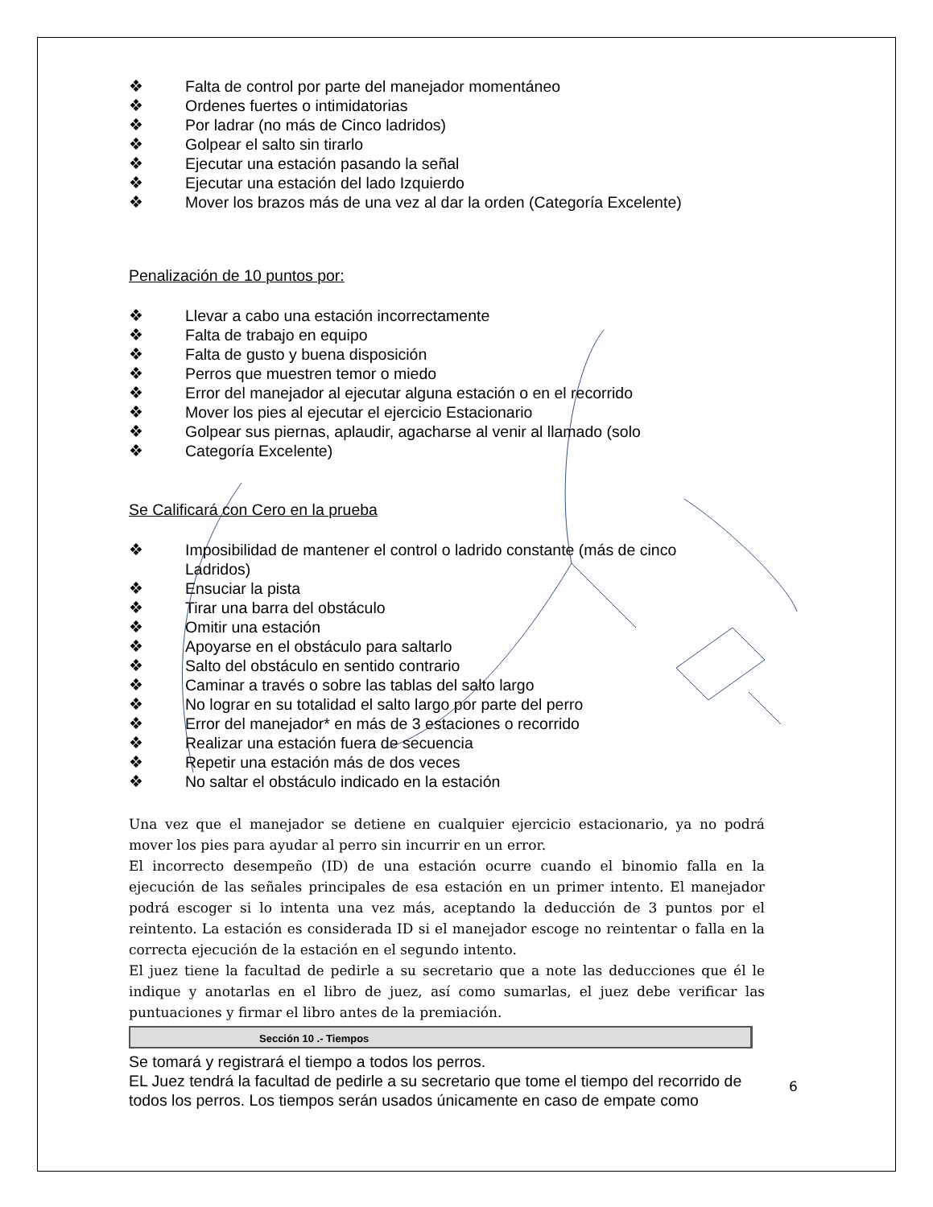❖ Falta de control por parte del manejador momentáneo
❖ Ordenes fuertes o intimidatorias
❖ Por ladrar (no más de Cinco ladridos)
❖ Golpear el salto sin tirarlo
❖ Ejecutar una estación pasando la señal
❖ Ejecutar una estación del lado Izquierdo
❖ Mover los brazos más de una vez al dar la orden (Categoría Excelente)
Penalización de 10 puntos por:
❖ Llevar a cabo una estación incorrectamente
❖ Falta de trabajo en equipo
❖ Falta de gusto y buena disposición
❖ Perros que muestren temor o miedo
❖ Error del manejador al ejecutar alguna estación o en el recorrido
❖ Mover los pies al ejecutar el ejercicio Estacionario
❖ Golpear sus piernas, aplaudir, agacharse al venir al llamado (solo
❖ Categoría Excelente)
Se Calificará con Cero en la prueba
❖ Imposibilidad de mantener el control o ladrido constante (más de cinco
Ladridos)
❖ Ensuciar la pista
❖ Tirar una barra del obstáculo
❖ Omitir una estación
❖ Apoyarse en el obstáculo para saltarlo
❖ Salto del obstáculo en sentido contrario
❖ Caminar a través o sobre las tablas del salto largo
❖ No lograr en su totalidad el salto largo por parte del perro
❖ Error del manejador* en más de 3 estaciones o recorrido
❖ Realizar una estación fuera de secuencia
❖ Repetir una estación más de dos veces
❖ No saltar el obstáculo indicado en la estación
Una vez que el manejador se detiene en cualquier ejercicio estacionario, ya no podrá mover los pies para ayudar al perro sin incurrir en un error.
El incorrecto desempeño (ID) de una estación ocurre cuando el binomio falla en la ejecución de las señales principales de esa estación en un primer intento. El manejador podrá escoger si lo intenta una vez más, aceptando la deducción de 3 puntos por el reintento. La estación es considerada ID si el manejador escoge no reintentar o falla en la correcta ejecución de la estación en el segundo intento.
El juez tiene la facultad de pedirle a su secretario que a note las deducciones que él le indique y anotarlas en el libro de juez, así como sumarlas, el juez debe verificar las puntuaciones y firmar el libro antes de la premiación.
Sección 10 .- Tiempos
Se tomará y registrará el tiempo a todos los perros.
EL Juez tendrá la facultad de pedirle a su secretario que tome el tiempo del recorrido de todos los perros. Los tiempos serán usados únicamente en caso de empate como
6